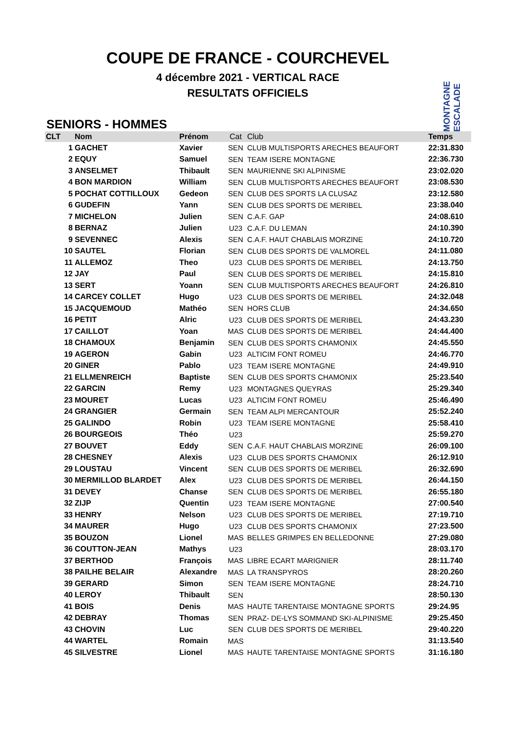COUPE DE FRANCE - COURCHEVEL
4 décembre 2021 - VERTICAL RACE
RESULTATS OFFICIELS
MONTAGNE ESCALADE
SENIORS - HOMMES
| CLT | Nom | Prénom | Cat | Club | Temps |
| --- | --- | --- | --- | --- | --- |
| 1 | GACHET | Xavier | SEN | CLUB MULTISPORTS ARECHES BEAUFORT | 22:31.830 |
| 2 | EQUY | Samuel | SEN | TEAM ISERE MONTAGNE | 22:36.730 |
| 3 | ANSELMET | Thibault | SEN | MAURIENNE SKI ALPINISME | 23:02.020 |
| 4 | BON MARDION | William | SEN | CLUB MULTISPORTS ARECHES BEAUFORT | 23:08.530 |
| 5 | POCHAT COTTILLOUX | Gedeon | SEN | CLUB DES SPORTS LA CLUSAZ | 23:12.580 |
| 6 | GUDEFIN | Yann | SEN | CLUB DES SPORTS DE MERIBEL | 23:38.040 |
| 7 | MICHELON | Julien | SEN | C.A.F. GAP | 24:08.610 |
| 8 | BERNAZ | Julien | U23 | C.A.F. DU LEMAN | 24:10.390 |
| 9 | SEVENNEC | Alexis | SEN | C.A.F. HAUT CHABLAIS MORZINE | 24:10.720 |
| 10 | SAUTEL | Florian | SEN | CLUB DES SPORTS DE VALMOREL | 24:11.080 |
| 11 | ALLEMOZ | Theo | U23 | CLUB DES SPORTS DE MERIBEL | 24:13.750 |
| 12 | JAY | Paul | SEN | CLUB DES SPORTS DE MERIBEL | 24:15.810 |
| 13 | SERT | Yoann | SEN | CLUB MULTISPORTS ARECHES BEAUFORT | 24:26.810 |
| 14 | CARCEY COLLET | Hugo | U23 | CLUB DES SPORTS DE MERIBEL | 24:32.048 |
| 15 | JACQUEMOUD | Mathéo | SEN | HORS CLUB | 24:34.650 |
| 16 | PETIT | Alric | U23 | CLUB DES SPORTS DE MERIBEL | 24:43.230 |
| 17 | CAILLOT | Yoan | MAS | CLUB DES SPORTS DE MERIBEL | 24:44.400 |
| 18 | CHAMOUX | Benjamin | SEN | CLUB DES SPORTS CHAMONIX | 24:45.550 |
| 19 | AGERON | Gabin | U23 | ALTICIM FONT ROMEU | 24:46.770 |
| 20 | GINER | Pablo | U23 | TEAM ISERE MONTAGNE | 24:49.910 |
| 21 | ELLMENREICH | Baptiste | SEN | CLUB DES SPORTS CHAMONIX | 25:23.540 |
| 22 | GARCIN | Remy | U23 | MONTAGNES QUEYRAS | 25:29.340 |
| 23 | MOURET | Lucas | U23 | ALTICIM FONT ROMEU | 25:46.490 |
| 24 | GRANGIER | Germain | SEN | TEAM ALPI MERCANTOUR | 25:52.240 |
| 25 | GALINDO | Robin | U23 | TEAM ISERE MONTAGNE | 25:58.410 |
| 26 | BOURGEOIS | Théo | U23 | | 25:59.270 |
| 27 | BOUVET | Eddy | SEN | C.A.F. HAUT CHABLAIS MORZINE | 26:09.100 |
| 28 | CHESNEY | Alexis | U23 | CLUB DES SPORTS CHAMONIX | 26:12.910 |
| 29 | LOUSTAU | Vincent | SEN | CLUB DES SPORTS DE MERIBEL | 26:32.690 |
| 30 | MERMILLOD BLARDET | Alex | U23 | CLUB DES SPORTS DE MERIBEL | 26:44.150 |
| 31 | DEVEY | Chanse | SEN | CLUB DES SPORTS DE MERIBEL | 26:55.180 |
| 32 | ZIJP | Quentin | U23 | TEAM ISERE MONTAGNE | 27:00.540 |
| 33 | HENRY | Nelson | U23 | CLUB DES SPORTS DE MERIBEL | 27:19.710 |
| 34 | MAURER | Hugo | U23 | CLUB DES SPORTS CHAMONIX | 27:23.500 |
| 35 | BOUZON | Lionel | MAS | BELLES GRIMPES EN BELLEDONNE | 27:29.080 |
| 36 | COUTTON-JEAN | Mathys | U23 | | 28:03.170 |
| 37 | BERTHOD | François | MAS | LIBRE ECART MARIGNIER | 28:11.740 |
| 38 | PAILHE BELAIR | Alexandre | MAS | LA TRANSPYROS | 28:20.260 |
| 39 | GERARD | Simon | SEN | TEAM ISERE MONTAGNE | 28:24.710 |
| 40 | LEROY | Thibault | SEN | | 28:50.130 |
| 41 | BOIS | Denis | MAS | HAUTE TARENTAISE MONTAGNE SPORTS | 29:24.95 |
| 42 | DEBRAY | Thomas | SEN | PRAZ- DE-LYS SOMMAND SKI-ALPINISME | 29:25.450 |
| 43 | CHOVIN | Luc | SEN | CLUB DES SPORTS DE MERIBEL | 29:40.220 |
| 44 | WARTEL | Romain | MAS | | 31:13.540 |
| 45 | SILVESTRE | Lionel | MAS | HAUTE TARENTAISE MONTAGNE SPORTS | 31:16.180 |